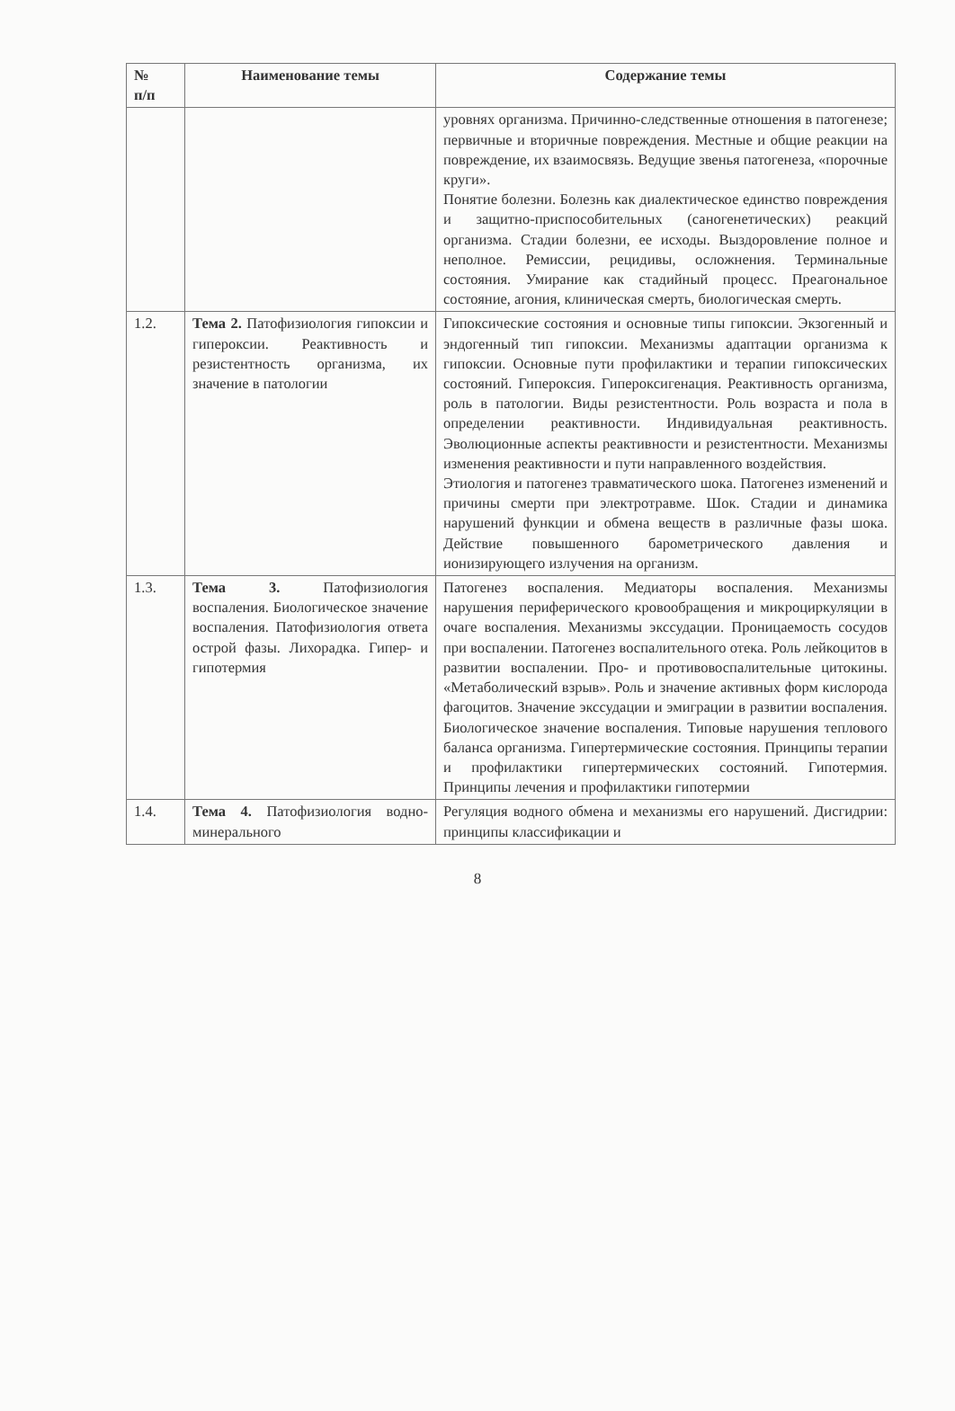| № п/п | Наименование темы | Содержание темы |
| --- | --- | --- |
| | | уровнях организма. Причинно-следственные отношения в патогенезе; первичные и вторичные повреждения. Местные и общие реакции на повреждение, их взаимосвязь. Ведущие звенья патогенеза, «порочные круги». Понятие болезни. Болезнь как диалектическое единство повреждения и защитно-приспособительных (саногенетических) реакций организма. Стадии болезни, ее исходы. Выздоровление полное и неполное. Ремиссии, рецидивы, осложнения. Терминальные состояния. Умирание как стадийный процесс. Преагональное состояние, агония, клиническая смерть, биологическая смерть. |
| 1.2. | Тема 2. Патофизиология гипоксии и гипероксии. Реактивность и резистентность организма, их значение в патологии | Гипоксические состояния и основные типы гипоксии. Экзогенный и эндогенный тип гипоксии. Механизмы адаптации организма к гипоксии. Основные пути профилактики и терапии гипоксических состояний. Гипероксия. Гипероксигенация. Реактивность организма, роль в патологии. Виды резистентности. Роль возраста и пола в определении реактивности. Индивидуальная реактивность. Эволюционные аспекты реактивности и резистентности. Механизмы изменения реактивности и пути направленного воздействия. Этиология и патогенез травматического шока. Патогенез изменений и причины смерти при электротравме. Шок. Стадии и динамика нарушений функции и обмена веществ в различные фазы шока. Действие повышенного барометрического давления и ионизирующего излучения на организм. |
| 1.3. | Тема 3. Патофизиология воспаления. Биологическое значение воспаления. Патофизиология ответа острой фазы. Лихорадка. Гипер- и гипотермия | Патогенез воспаления. Медиаторы воспаления. Механизмы нарушения периферического кровообращения и микроциркуляции в очаге воспаления. Механизмы экссудации. Проницаемость сосудов при воспалении. Патогенез воспалительного отека. Роль лейкоцитов в развитии воспалении. Про- и противовоспалительные цитокины. «Метаболический взрыв». Роль и значение активных форм кислорода фагоцитов. Значение экссудации и эмиграции в развитии воспаления. Биологическое значение воспаления. Типовые нарушения теплового баланса организма. Гипертермические состояния. Принципы терапии и профилактики гипертермических состояний. Гипотермия. Принципы лечения и профилактики гипотермии |
| 1.4. | Тема 4. Патофизиология водно-минерального | Регуляция водного обмена и механизмы его нарушений. Дисгидрии: принципы классификации и |
8